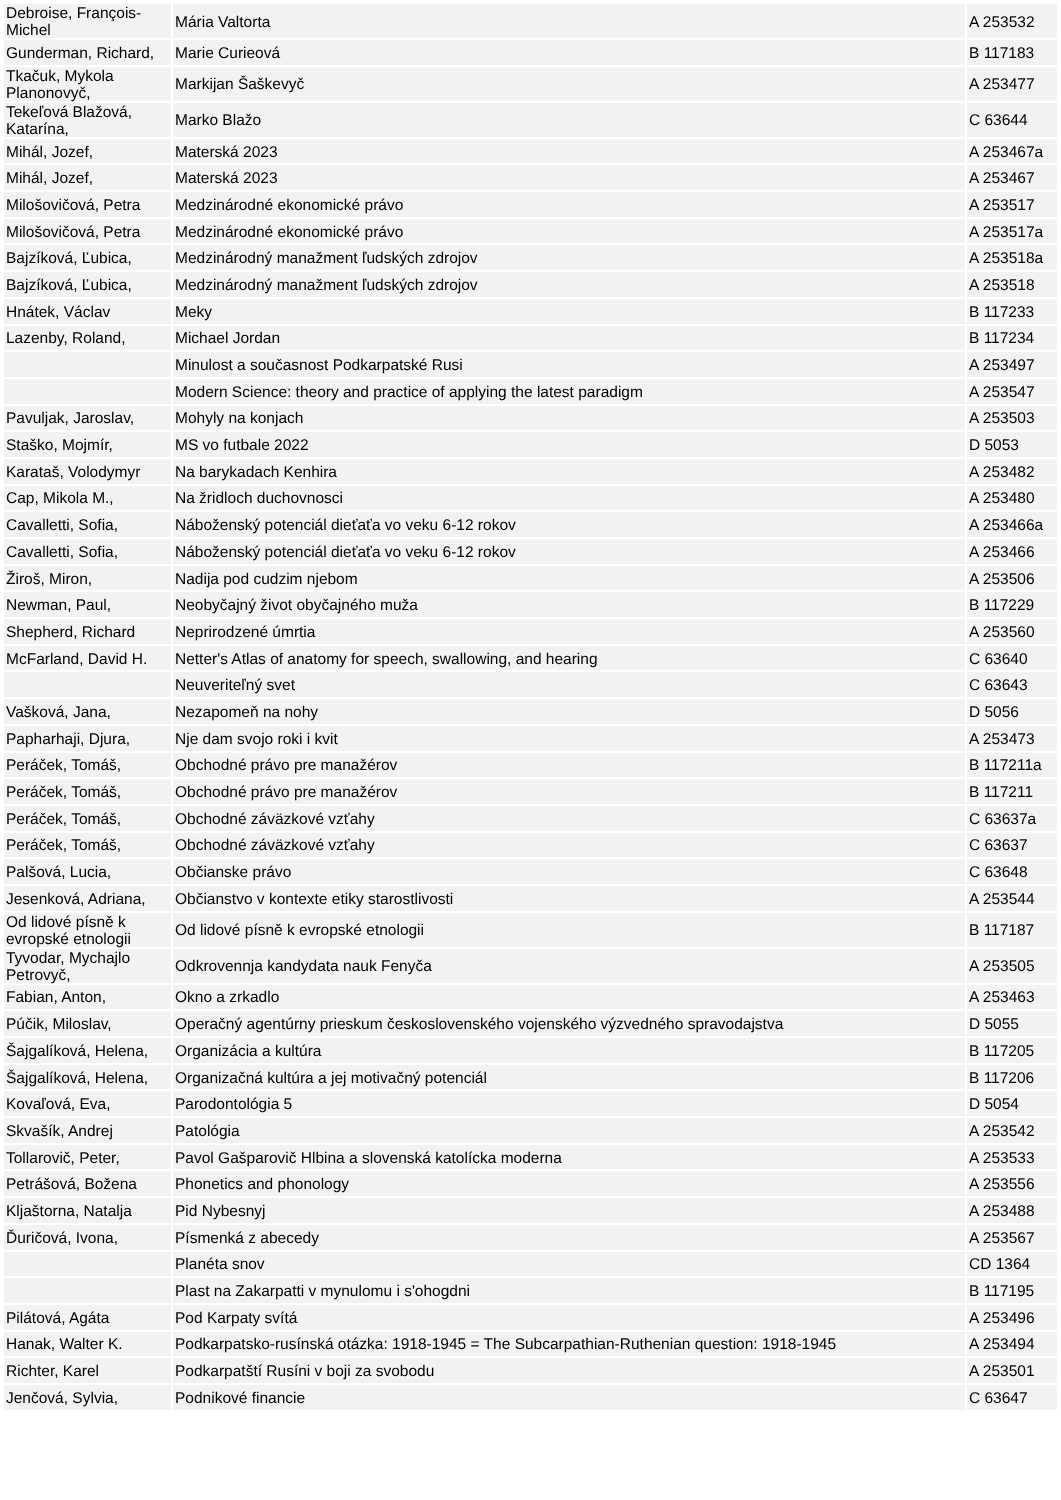| Debroise, François-Michel | Mária Valtorta | A 253532 |
| Gunderman, Richard, | Marie Curieová | B 117183 |
| Tkačuk, Mykola Planonovyč, | Markijan Šaškevyč | A 253477 |
| Tekeľová Blažová, Katarína, | Marko Blažo | C 63644 |
| Mihál, Jozef, | Materská 2023 | A 253467a |
| Mihál, Jozef, | Materská 2023 | A 253467 |
| Milošovičová, Petra | Medzinárodné ekonomické právo | A 253517 |
| Milošovičová, Petra | Medzinárodné ekonomické právo | A 253517a |
| Bajzíková, Ľubica, | Medzinárodný manažment ľudských zdrojov | A 253518a |
| Bajzíková, Ľubica, | Medzinárodný manažment ľudských zdrojov | A 253518 |
| Hnátek, Václav | Meky | B 117233 |
| Lazenby, Roland, | Michael Jordan | B 117234 |
| | Minulost a současnost Podkarpatské Rusi | A 253497 |
| | Modern Science: theory and practice of applying the latest paradigm | A 253547 |
| Pavuljak, Jaroslav, | Mohyly na konjach | A 253503 |
| Staško, Mojmír, | MS vo futbale 2022 | D 5053 |
| Karataš, Volodymyr | Na barykadach Kenhira | A 253482 |
| Cap, Mikola M., | Na žridloch duchovnosci | A 253480 |
| Cavalletti, Sofia, | Náboženský potenciál dieťaťa vo veku 6-12 rokov | A 253466a |
| Cavalletti, Sofia, | Náboženský potenciál dieťaťa vo veku 6-12 rokov | A 253466 |
| Žiroš, Miron, | Nadija pod cudzim njebom | A 253506 |
| Newman, Paul, | Neobyčajný život obyčajného muža | B 117229 |
| Shepherd, Richard | Neprirodzené úmrtia | A 253560 |
| McFarland, David H. | Netter's Atlas of anatomy for speech, swallowing, and hearing | C 63640 |
| | Neuveriteľný svet | C 63643 |
| Vašková, Jana, | Nezapomeň na nohy | D 5056 |
| Papharhaji, Djura, | Nje dam svojo roki i kvit | A 253473 |
| Peráček, Tomáš, | Obchodné právo pre manažérov | B 117211a |
| Peráček, Tomáš, | Obchodné právo pre manažérov | B 117211 |
| Peráček, Tomáš, | Obchodné záväzkové vzťahy | C 63637a |
| Peráček, Tomáš, | Obchodné záväzkové vzťahy | C 63637 |
| Palšová, Lucia, | Občianske právo | C 63648 |
| Jesenková, Adriana, | Občianstvo v kontexte etiky starostlivosti | A 253544 |
| Od lidové písně k evropské etnologii | Od lidové písně k evropské etnologii | B 117187 |
| Tyvodar, Mychajlo Petrovyč, | Odkrovennja kandydata nauk Fenyča | A 253505 |
| Fabian, Anton, | Okno a zrkadlo | A 253463 |
| Púčik, Miloslav, | Operačný agentúrny prieskum československého vojenského výzvedného spravodajstva | D 5055 |
| Šajgalíková, Helena, | Organizácia a kultúra | B 117205 |
| Šajgalíková, Helena, | Organizačná kultúra a jej motivačný potenciál | B 117206 |
| Kovaľová, Eva, | Parodontológia 5 | D 5054 |
| Skvašík, Andrej | Patológia | A 253542 |
| Tollarovič, Peter, | Pavol Gašparovič Hlbina a slovenská katolícka moderna | A 253533 |
| Petrášová, Božena | Phonetics and phonology | A 253556 |
| Kljaštorna, Natalja | Pid Nybesnyj | A 253488 |
| Ďuričová, Ivona, | Písmenká z abecedy | A 253567 |
| | Planéta snov | CD 1364 |
| | Plast na Zakarpatti v mynulomu i s'ohogdni | B 117195 |
| Pilátová, Agáta | Pod Karpaty svítá | A 253496 |
| Hanak, Walter K. | Podkarpatsko-rusínská otázka: 1918-1945 = The Subcarpathian-Ruthenian question: 1918-1945 | A 253494 |
| Richter, Karel | Podkarpatští Rusíni v boji za svobodu | A 253501 |
| Jenčová, Sylvia, | Podnikové financie | C 63647 |